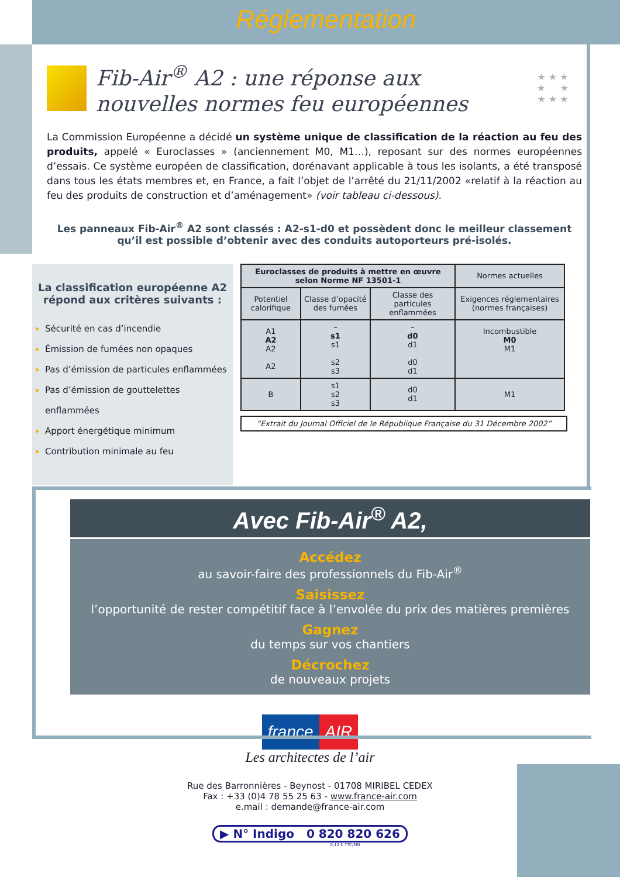Réglementation
Fib-Air<sup>®</sup> A2 : une réponse aux nouvelles normes feu européennes
★ ★ ★
★ ★
★ ★ ★
La Commission Européenne a décidé un système unique de classification de la réaction au feu des produits, appelé « Euroclasses » (anciennement M0, M1…), reposant sur des normes européennes d’essais. Ce système européen de classification, dorénavant applicable à tous les isolants, a été transposé dans tous les états membres et, en France, a fait l’objet de l’arrêté du 21/11/2002 «relatif à la réaction au feu des produits de construction et d’aménagement» (voir tableau ci-dessous).
Les panneaux Fib-Air<sup>®</sup> A2 sont classés : A2-s1-d0 et possèdent donc le meilleur classement
qu’il est possible d’obtenir avec des conduits autoporteurs pré-isolés.
La classification européenne A2
répond aux critères suivants :
Sécurité en cas d’incendie
Émission de fumées non opaques
Pas d’émission de particules enflammées
Pas d’émission de gouttelettes enflammées
Apport énergétique minimum
Contribution minimale au feu
| Euroclasses de produits à mettre en œuvre selon Norme NF 13501-1 | | | Normes actuelles |
| --- | --- | --- | --- |
| Potentiel calorifique | Classe d’opacité des fumées | Classe des particules enflammées | Exigences réglementaires (normes françaises) |
| A1 A2 A2 A2 | – s1 s1 s2 s3 | – d0 d1 d0 d1 | Incombustible M0 M1 |
| B | s1 s2 s3 | d0 d1 | M1 |
“Extrait du Journal Officiel de le République Française du 31 Décembre 2002”
Avec Fib-Air<sup>®</sup> A2,
Accédez
au savoir-faire des professionnels du Fib-Air<sup>®</sup>
Saisissez
l’opportunité de rester compétitif face à l’envolée du prix des matières premières
Gagnez
du temps sur vos chantiers
Décrochez
de nouveaux projets
france AIR
Les architectes de l’air
Rue des Barronnières - Beynost - 01708 MIRIBEL CEDEX
Fax : +33 (0)4 78 55 25 63 - www.france-air.com
e.mail : demande@france-air.com
▶ N° Indigo 0 820 820 626
0,12 € TTC/MN